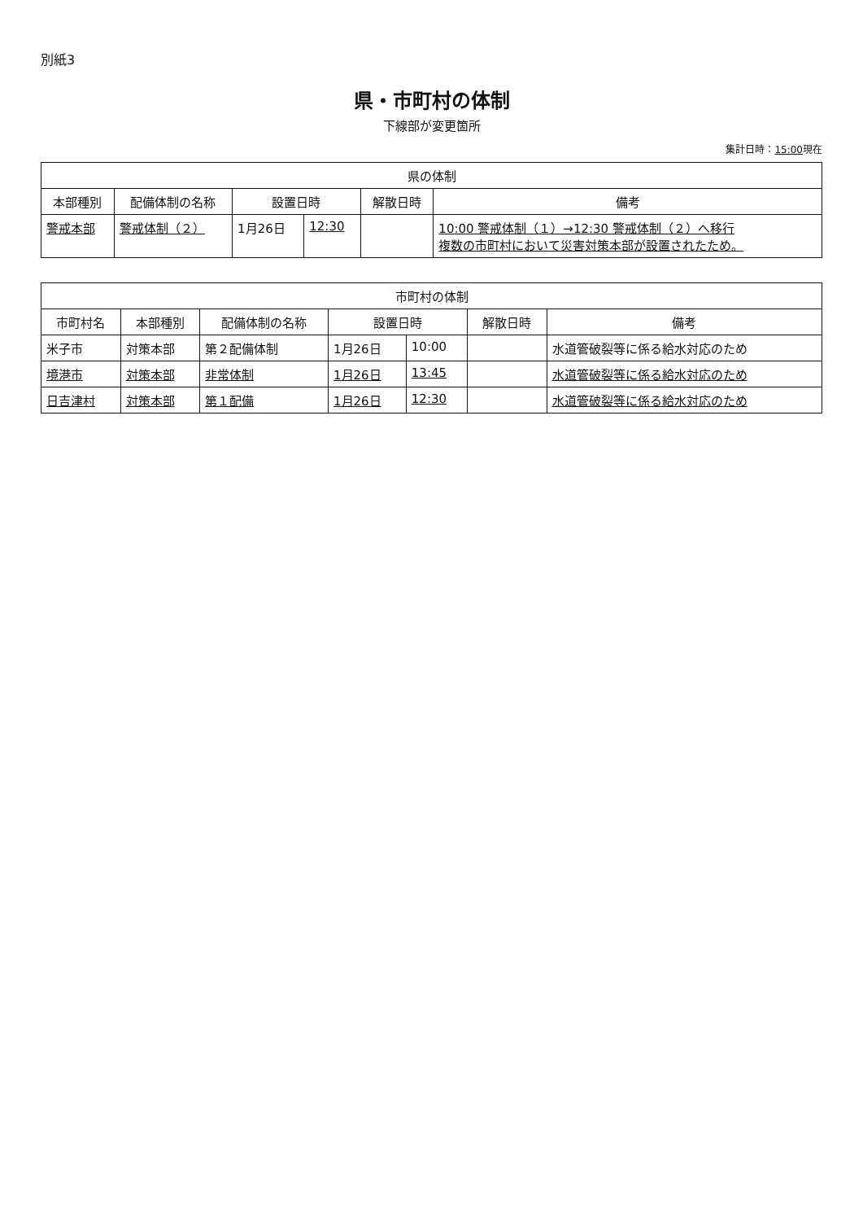別紙3
県・市町村の体制
下線部が変更箇所
集計日時：15:00現在
| 県の体制 | | | | | |
| --- | --- | --- | --- | --- | --- |
| 本部種別 | 配備体制の名称 | 設置日時 | | 解散日時 | 備考 |
| 警戒本部 | 警戒体制（２） | 1月26日 | 12:30 | | 10:00 警戒体制（１）→12:30 警戒体制（２）へ移行 複数の市町村において災害対策本部が設置されたため。 |
| 市町村の体制 | | | | | | |
| --- | --- | --- | --- | --- | --- | --- |
| 市町村名 | 本部種別 | 配備体制の名称 | 設置日時 | | 解散日時 | 備考 |
| 米子市 | 対策本部 | 第２配備体制 | 1月26日 | 10:00 | | 水道管破裂等に係る給水対応のため |
| 境港市 | 対策本部 | 非常体制 | 1月26日 | 13:45 | | 水道管破裂等に係る給水対応のため |
| 日吉津村 | 対策本部 | 第１配備 | 1月26日 | 12:30 | | 水道管破裂等に係る給水対応のため |